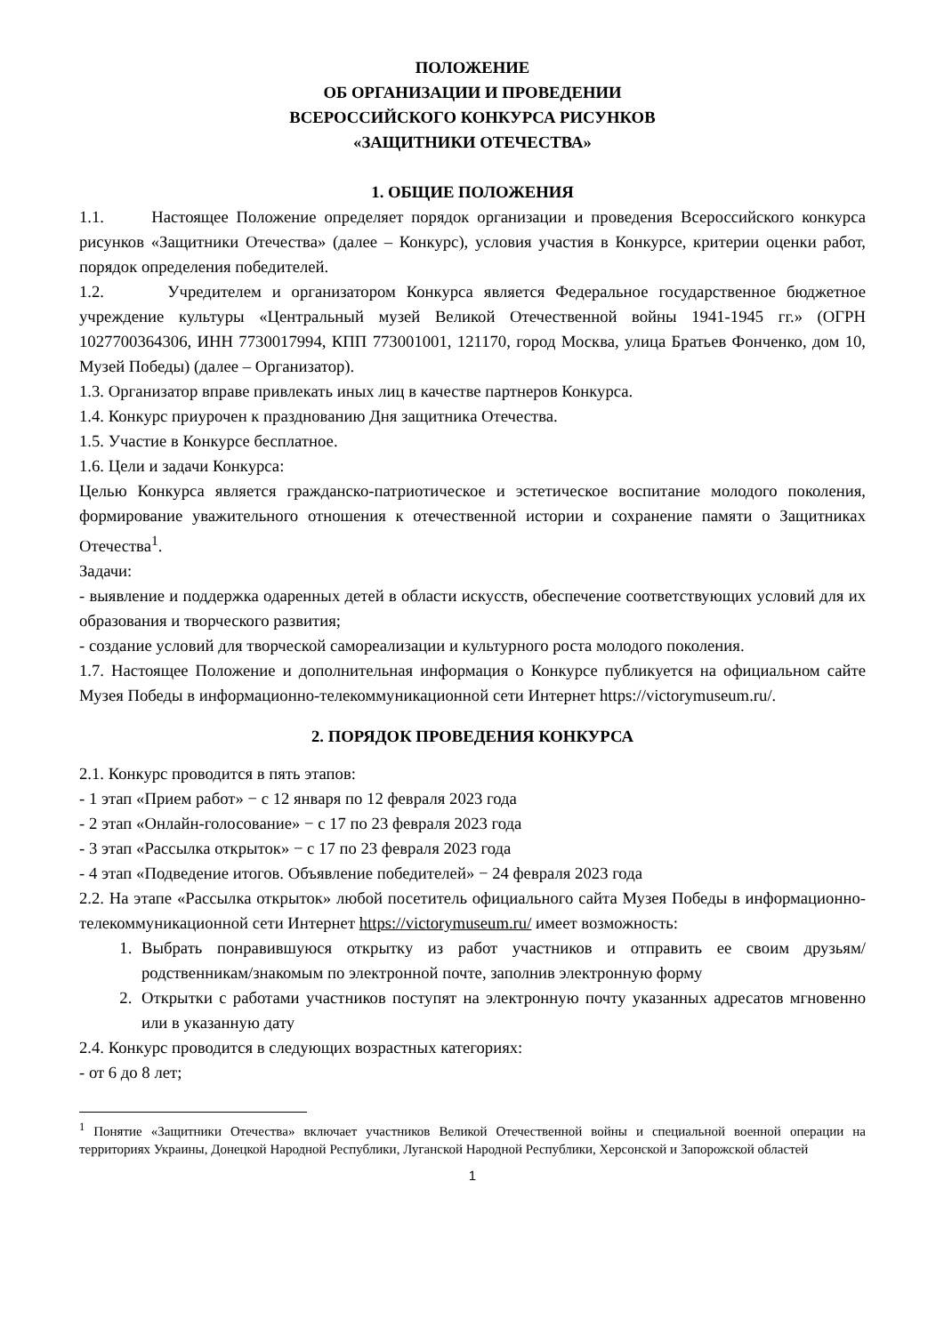ПОЛОЖЕНИЕ
ОБ ОРГАНИЗАЦИИ И ПРОВЕДЕНИИ
ВСЕРОССИЙСКОГО КОНКУРСА РИСУНКОВ
«ЗАЩИТНИКИ ОТЕЧЕСТВА»
1. ОБЩИЕ ПОЛОЖЕНИЯ
1.1. Настоящее Положение определяет порядок организации и проведения Всероссийского конкурса рисунков «Защитники Отечества» (далее – Конкурс), условия участия в Конкурсе, критерии оценки работ, порядок определения победителей.
1.2. Учредителем и организатором Конкурса является Федеральное государственное бюджетное учреждение культуры «Центральный музей Великой Отечественной войны 1941-1945 гг.» (ОГРН 1027700364306, ИНН 7730017994, КПП 773001001, 121170, город Москва, улица Братьев Фонченко, дом 10, Музей Победы) (далее – Организатор).
1.3. Организатор вправе привлекать иных лиц в качестве партнеров Конкурса.
1.4. Конкурс приурочен к празднованию Дня защитника Отечества.
1.5. Участие в Конкурсе бесплатное.
1.6. Цели и задачи Конкурса:
Целью Конкурса является гражданско-патриотическое и эстетическое воспитание молодого поколения, формирование уважительного отношения к отечественной истории и сохранение памяти о Защитниках Отечества<sup>1</sup>.
Задачи:
- выявление и поддержка одаренных детей в области искусств, обеспечение соответствующих условий для их образования и творческого развития;
- создание условий для творческой самореализации и культурного роста молодого поколения.
1.7. Настоящее Положение и дополнительная информация о Конкурсе публикуется на официальном сайте Музея Победы в информационно-телекоммуникационной сети Интернет https://victorymuseum.ru/.
2. ПОРЯДОК ПРОВЕДЕНИЯ КОНКУРСА
2.1. Конкурс проводится в пять этапов:
- 1 этап «Прием работ» − с 12 января по 12 февраля 2023 года
- 2 этап «Онлайн-голосование» − с 17 по 23 февраля 2023 года
- 3 этап «Рассылка открыток» − с 17 по 23 февраля 2023 года
- 4 этап «Подведение итогов. Объявление победителей» − 24 февраля 2023 года
2.2. На этапе «Рассылка открыток» любой посетитель официального сайта Музея Победы в информационно-телекоммуникационной сети Интернет https://victorymuseum.ru/ имеет возможность:
1. Выбрать понравившуюся открытку из работ участников и отправить ее своим друзьям/родственникам/знакомым по электронной почте, заполнив электронную форму
2. Открытки с работами участников поступят на электронную почту указанных адресатов мгновенно или в указанную дату
2.4. Конкурс проводится в следующих возрастных категориях:
- от 6 до 8 лет;
<sup>1</sup> Понятие «Защитники Отечества» включает участников Великой Отечественной войны и специальной военной операции на территориях Украины, Донецкой Народной Республики, Луганской Народной Республики, Херсонской и Запорожской областей
1